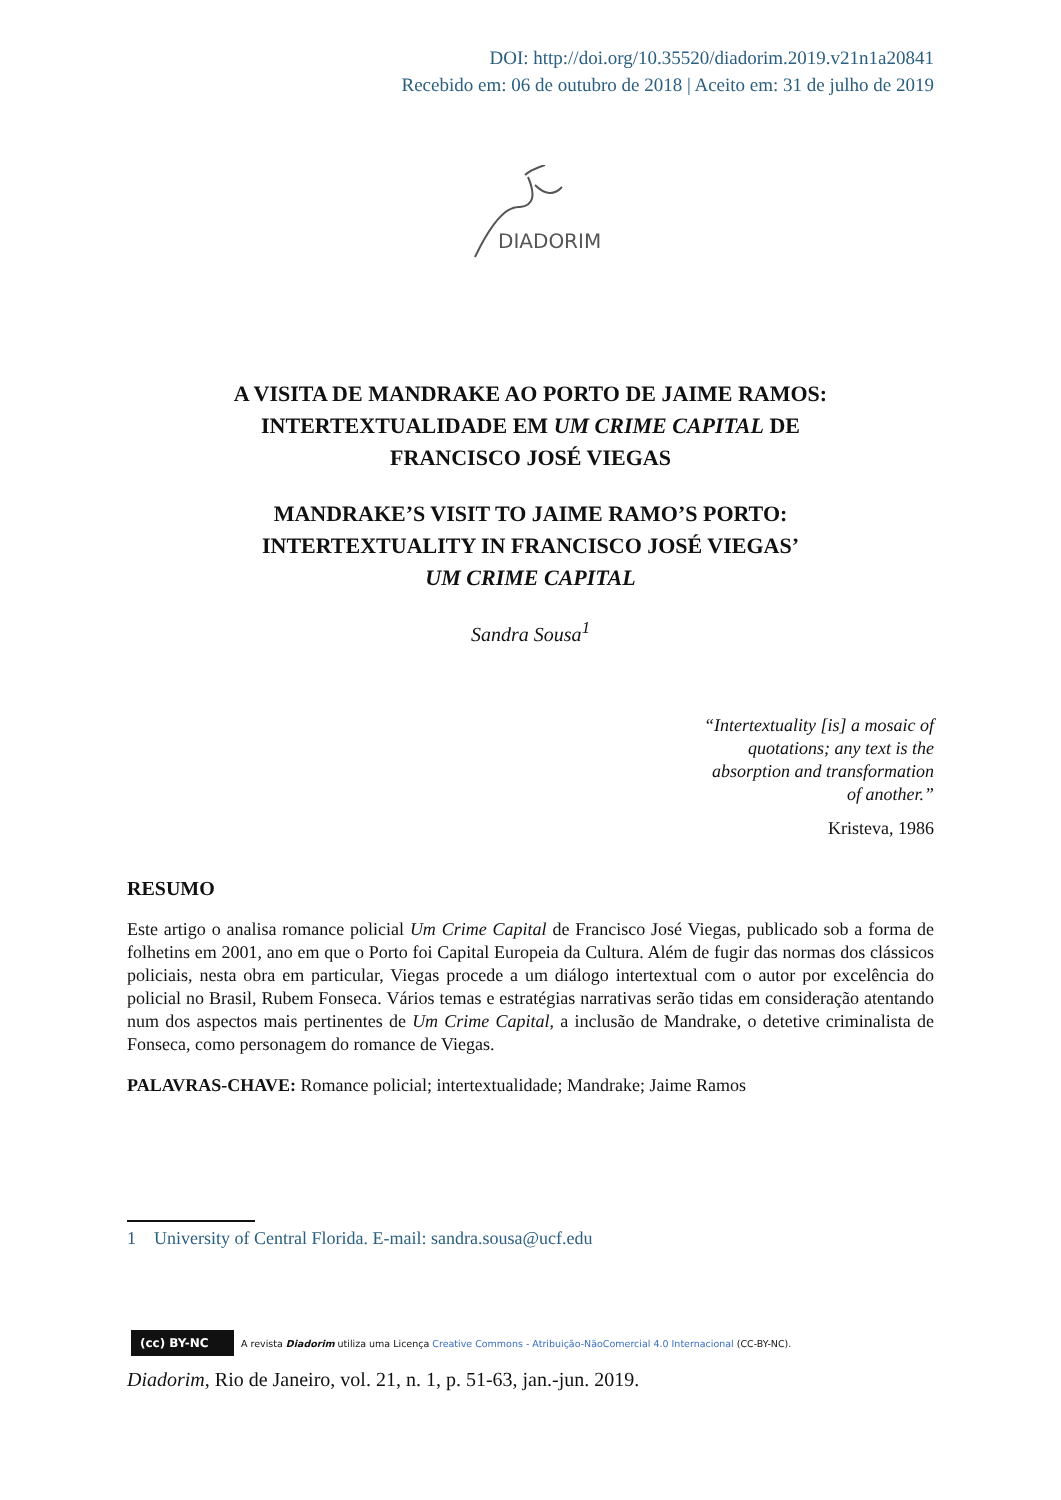DOI: http://doi.org/10.35520/diadorim.2019.v21n1a20841
Recebido em: 06 de outubro de 2018 | Aceito em: 31 de julho de 2019
DIADORIM
A VISITA DE MANDRAKE AO PORTO DE JAIME RAMOS:
INTERTEXTUALIDADE EM UM CRIME CAPITAL DE
FRANCISCO JOSÉ VIEGAS
MANDRAKE’S VISIT TO JAIME RAMO’S PORTO:
INTERTEXTUALITY IN FRANCISCO JOSÉ VIEGAS’
UM CRIME CAPITAL
Sandra Sousa<sup>1</sup>
“Intertextuality [is] a mosaic of quotations; any text is the absorption and transformation of another.”
Kristeva, 1986
RESUMO
Este artigo o analisa romance policial Um Crime Capital de Francisco José Viegas, publicado sob a forma de folhetins em 2001, ano em que o Porto foi Capital Europeia da Cultura. Além de fugir das normas dos clássicos policiais, nesta obra em particular, Viegas procede a um diálogo intertextual com o autor por excelência do policial no Brasil, Rubem Fonseca. Vários temas e estratégias narrativas serão tidas em consideração atentando num dos aspectos mais pertinentes de Um Crime Capital, a inclusão de Mandrake, o detetive criminalista de Fonseca, como personagem do romance de Viegas.
PALAVRAS-CHAVE: Romance policial; intertextualidade; Mandrake; Jaime Ramos
1 University of Central Florida. E-mail: sandra.sousa@ucf.edu
(cc) BY-NC A revista Diadorim utiliza uma Licença Creative Commons - Atribuição-NãoComercial 4.0 Internacional (CC-BY-NC).
Diadorim, Rio de Janeiro, vol. 21, n. 1, p. 51-63, jan.-jun. 2019.